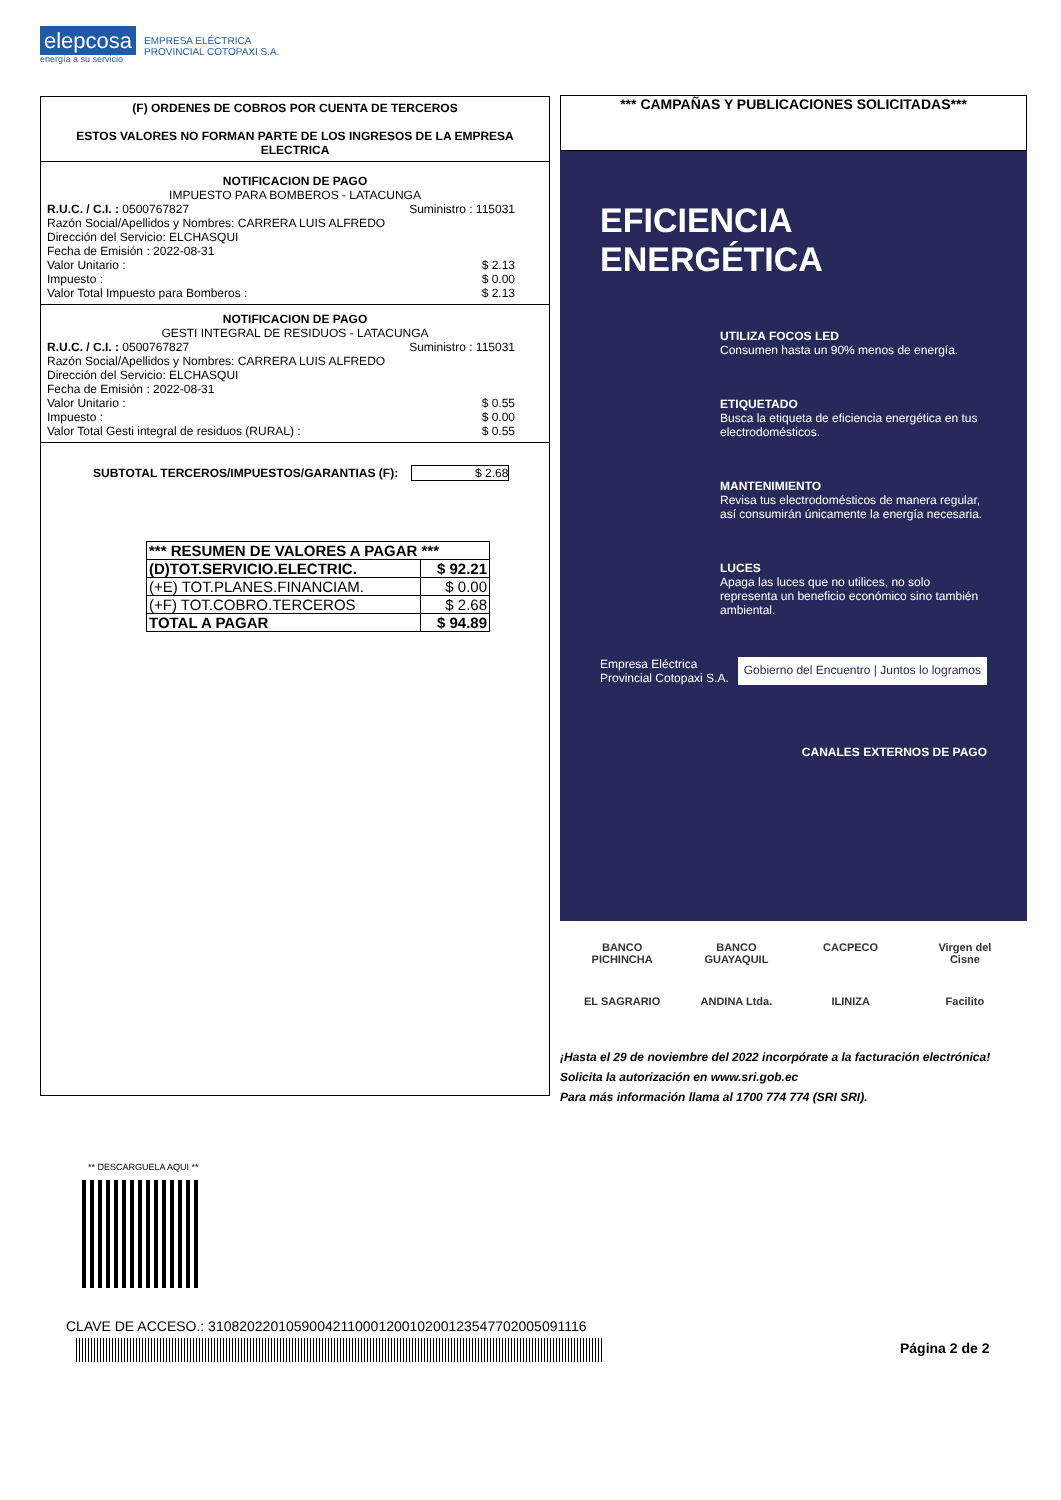elepcosa
energía a su servicio
EMPRESA ELÉCTRICA
PROVINCIAL COTOPAXI S.A.
(F) ORDENES DE COBROS POR CUENTA DE TERCEROS
ESTOS VALORES NO FORMAN PARTE DE LOS INGRESOS DE LA EMPRESA ELECTRICA
NOTIFICACION DE PAGO
IMPUESTO PARA BOMBEROS - LATACUNGA
R.U.C. / C.I. : 0500767827 Suministro : 115031
Razón Social/Apellidos y Nombres: CARRERA LUIS ALFREDO
Dirección del Servicio: ELCHASQUI
Fecha de Emisión : 2022-08-31
Valor Unitario : $ 2.13
Impuesto : $ 0.00
Valor Total Impuesto para Bomberos : $ 2.13
NOTIFICACION DE PAGO
GESTI INTEGRAL DE RESIDUOS - LATACUNGA
R.U.C. / C.I. : 0500767827 Suministro : 115031
Razón Social/Apellidos y Nombres: CARRERA LUIS ALFREDO
Dirección del Servicio: ELCHASQUI
Fecha de Emisión : 2022-08-31
Valor Unitario : $ 0.55
Impuesto : $ 0.00
Valor Total Gesti integral de residuos (RURAL) : $ 0.55
SUBTOTAL TERCEROS/IMPUESTOS/GARANTIAS (F): $ 2.68
| *** RESUMEN DE VALORES A PAGAR *** | |
| (D)TOT.SERVICIO.ELECTRIC. | $ 92.21 |
| (+E) TOT.PLANES.FINANCIAM. | $ 0.00 |
| (+F) TOT.COBRO.TERCEROS | $ 2.68 |
| TOTAL A PAGAR | $ 94.89 |
*** CAMPAÑAS Y PUBLICACIONES SOLICITADAS***
EFICIENCIA
ENERGÉTICA
UTILIZA FOCOS LED
Consumen hasta un 90% menos de energía.
ETIQUETADO
Busca la etiqueta de eficiencia energética en tus electrodomésticos.
MANTENIMIENTO
Revisa tus electrodomésticos de manera regular, así consumirán únicamente la energía necesaria.
LUCES
Apaga las luces que no utilices, no solo representa un beneficio económico sino también ambiental.
Empresa Eléctrica
Provincial Cotopaxi S.A. Gobierno del Encuentro | Juntos lo logramos
CANALES EXTERNOS DE PAGO
BANCO PICHINCHA BANCO GUAYAQUIL CACPECO Virgen del Cisne EL SAGRARIO ANDINA Ltda. ILINIZA Facilito
¡Hasta el 29 de noviembre del 2022 incorpórate a la facturación electrónica!
Solicita la autorización en www.sri.gob.ec
Para más información llama al 1700 774 774 (SRI SRI).
** DESCARGUELA AQUI **
CLAVE DE ACCESO.: 3108202201059004211000120010200123547702005091116
Página 2 de 2